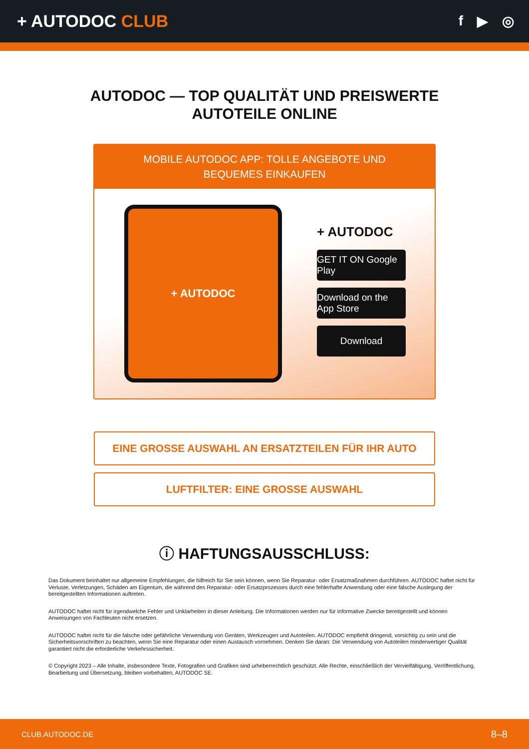+ AUTODOC CLUB
f ▶ ◎
AUTODOC — TOP QUALITÄT UND PREISWERTE
AUTOTEILE ONLINE
MOBILE AUTODOC APP: TOLLE ANGEBOTE UND BEQUEMES EINKAUFEN
+ AUTODOC
+ AUTODOC
GET IT ON Google Play
Download on the App Store
Download
EINE GROSSE AUSWAHL AN ERSATZTEILEN FÜR IHR AUTO
LUFTFILTER: EINE GROSSE AUSWAHL
ⓘ HAFTUNGSAUSSCHLUSS:
Das Dokument beinhaltet nur allgemeine Empfehlungen, die hilfreich für Sie sein können, wenn Sie Reparatur- oder Ersatzmaßnahmen durchführen. AUTODOC haftet nicht für Verluste, Verletzungen, Schäden am Eigentum, die während des Reparatur- oder Ersatzprozesses durch eine fehlerhafte Anwendung oder eine falsche Auslegung der bereitgestellten Informationen auftreten.
AUTODOC haftet nicht für irgendwelche Fehler und Unklarheiten in dieser Anleitung. Die Informationen werden nur für informative Zwecke bereitgestellt und können Anweisungen von Fachleuten nicht ersetzen.
AUTODOC haftet nicht für die falsche oder gefährliche Verwendung von Geräten, Werkzeugen und Autoteilen. AUTODOC empfiehlt dringend, vorsichtig zu sein und die Sicherheitsvorschriften zu beachten, wenn Sie eine Reparatur oder einen Austausch vornehmen. Denken Sie daran: Die Verwendung von Autoteilen minderwertiger Qualität garantiert nicht die erforderliche Verkehrssicherheit.
© Copyright 2023 – Alle Inhalte, insbesondere Texte, Fotografien und Grafiken sind urheberrechtlich geschützt. Alle Rechte, einschließlich der Vervielfältigung, Veröffentlichung, Bearbeitung und Übersetzung, bleiben vorbehalten, AUTODOC SE.
CLUB.AUTODOC.DE 8–8